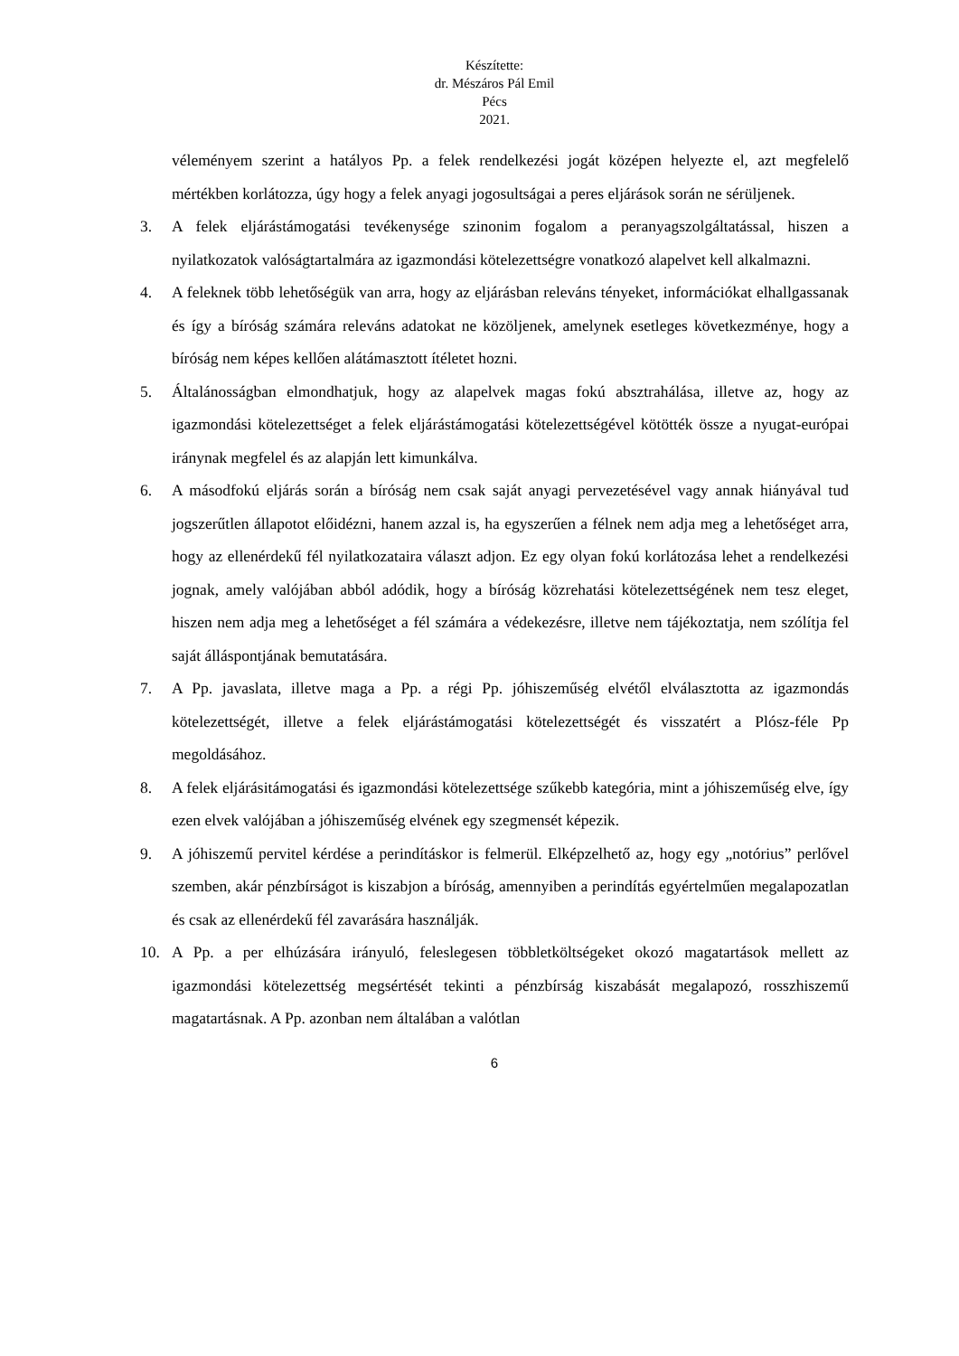Készítette:
dr. Mészáros Pál Emil
Pécs
2021.
véleményem szerint a hatályos Pp. a felek rendelkezési jogát középen helyezte el, azt megfelelő mértékben korlátozza, úgy hogy a felek anyagi jogosultságai a peres eljárások során ne sérüljenek.
3. A felek eljárástámogatási tevékenysége szinonim fogalom a peranyagszolgáltatással, hiszen a nyilatkozatok valóságtartalmára az igazmondási kötelezettségre vonatkozó alapelvet kell alkalmazni.
4. A feleknek több lehetőségük van arra, hogy az eljárásban releváns tényeket, információkat elhallgassanak és így a bíróság számára releváns adatokat ne közöljenek, amelynek esetleges következménye, hogy a bíróság nem képes kellően alátámasztott ítéletet hozni.
5. Általánosságban elmondhatjuk, hogy az alapelvek magas fokú absztrahálása, illetve az, hogy az igazmondási kötelezettséget a felek eljárástámogatási kötelezettségével kötötték össze a nyugat-európai iránynak megfelel és az alapján lett kimunkálva.
6. A másodfokú eljárás során a bíróság nem csak saját anyagi pervezetésével vagy annak hiányával tud jogszerűtlen állapotot előidézni, hanem azzal is, ha egyszerűen a félnek nem adja meg a lehetőséget arra, hogy az ellenérdekű fél nyilatkozataira választ adjon. Ez egy olyan fokú korlátozása lehet a rendelkezési jognak, amely valójában abból adódik, hogy a bíróság közrehatási kötelezettségének nem tesz eleget, hiszen nem adja meg a lehetőséget a fél számára a védekezésre, illetve nem tájékoztatja, nem szólítja fel saját álláspontjának bemutatására.
7. A Pp. javaslata, illetve maga a Pp. a régi Pp. jóhiszeműség elvétől elválasztotta az igazmondás kötelezettségét, illetve a felek eljárástámogatási kötelezettségét és visszatért a Plósz-féle Pp megoldásához.
8. A felek eljárásitámogatási és igazmondási kötelezettsége szűkebb kategória, mint a jóhiszeműség elve, így ezen elvek valójában a jóhiszeműség elvének egy szegmensét képezik.
9. A jóhiszemű pervitel kérdése a perindításkor is felmerül. Elképzelhető az, hogy egy „notórius” perlővel szemben, akár pénzbírságot is kiszabjon a bíróság, amennyiben a perindítás egyértelműen megalapozatlan és csak az ellenérdekű fél zavarására használják.
10. A Pp. a per elhúzására irányuló, feleslegesen többletköltségeket okozó magatartások mellett az igazmondási kötelezettség megsértését tekinti a pénzbírság kiszabását megalapozó, rosszhiszemű magatartásnak. A Pp. azonban nem általában a valótlan
6